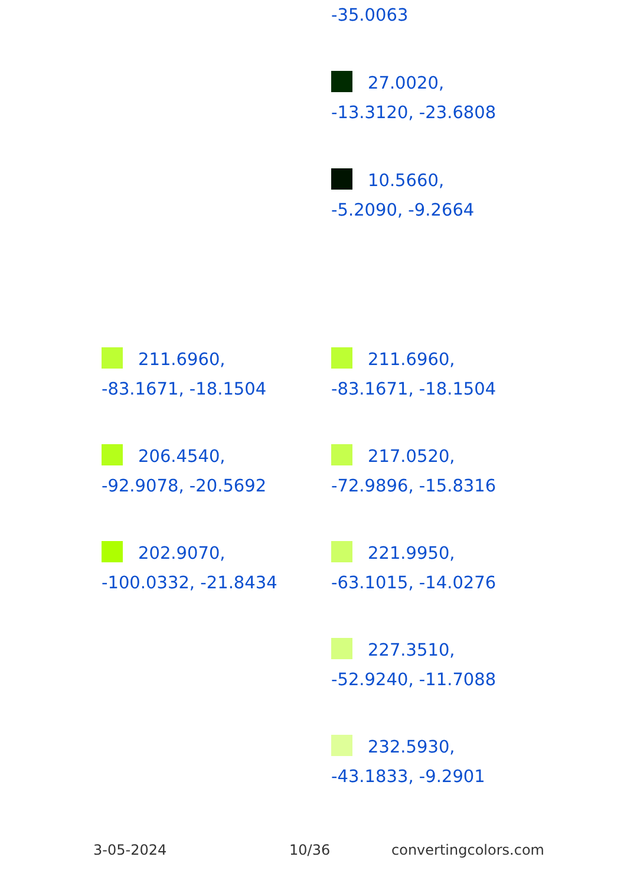-35.0063
27.0020, -13.3120, -23.6808
10.5660, -5.2090, -9.2664
211.6960, -83.1671, -18.1504
211.6960, -83.1671, -18.1504
206.4540, -92.9078, -20.5692
217.0520, -72.9896, -15.8316
202.9070, -100.0332, -21.8434
221.9950, -63.1015, -14.0276
227.3510, -52.9240, -11.7088
232.5930, -43.1833, -9.2901
3-05-2024 10/36 convertingcolors.com